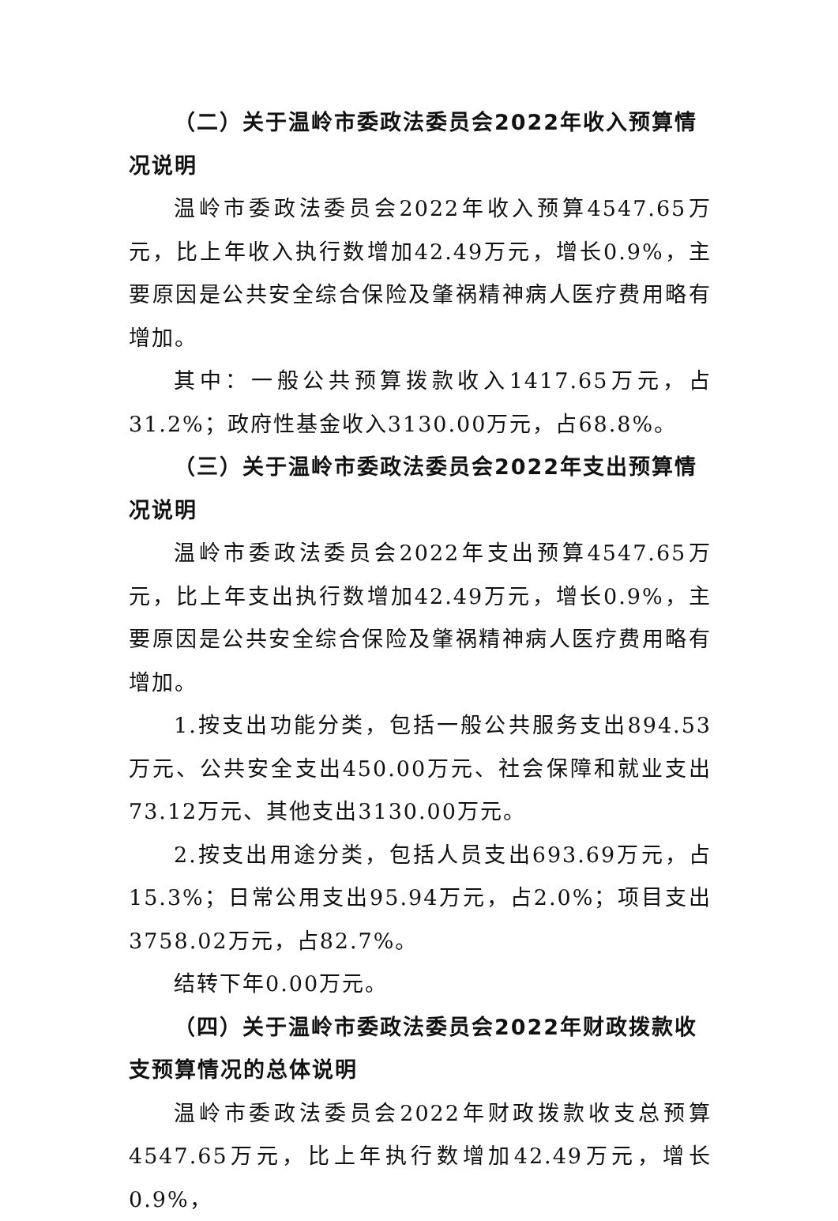（二）关于温岭市委政法委员会2022年收入预算情况说明
温岭市委政法委员会2022年收入预算4547.65万元，比上年收入执行数增加42.49万元，增长0.9%，主要原因是公共安全综合保险及肇祸精神病人医疗费用略有增加。
其中：一般公共预算拨款收入1417.65万元，占31.2%；政府性基金收入3130.00万元，占68.8%。
（三）关于温岭市委政法委员会2022年支出预算情况说明
温岭市委政法委员会2022年支出预算4547.65万元，比上年支出执行数增加42.49万元，增长0.9%，主要原因是公共安全综合保险及肇祸精神病人医疗费用略有增加。
1.按支出功能分类，包括一般公共服务支出894.53万元、公共安全支出450.00万元、社会保障和就业支出73.12万元、其他支出3130.00万元。
2.按支出用途分类，包括人员支出693.69万元，占15.3%；日常公用支出95.94万元，占2.0%；项目支出3758.02万元，占82.7%。
结转下年0.00万元。
（四）关于温岭市委政法委员会2022年财政拨款收支预算情况的总体说明
温岭市委政法委员会2022年财政拨款收支总预算4547.65万元，比上年执行数增加42.49万元，增长0.9%，